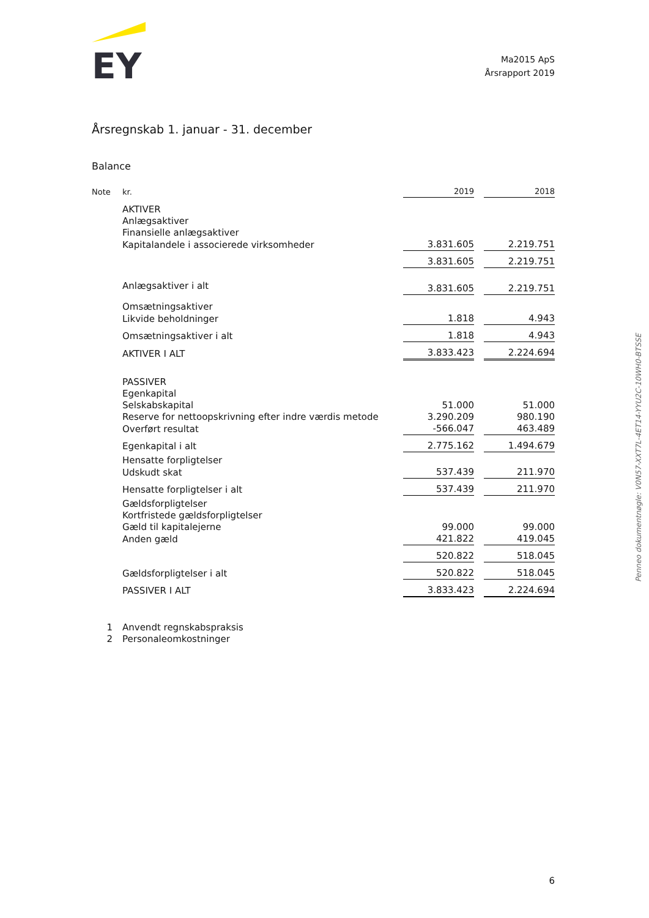EY
Ma2015 ApS
Årsrapport 2019
Årsregnskab 1. januar - 31. december
Balance
| Note | kr. | 2019 | | 2018 |
| | AKTIVER | | | |
| | Anlægsaktiver | | | |
| | Finansielle anlægsaktiver | | | |
| | Kapitalandele i associerede virksomheder | 3.831.605 | | 2.219.751 |
| | | 3.831.605 | | 2.219.751 |
| | Anlægsaktiver i alt | 3.831.605 | | 2.219.751 |
| | Omsætningsaktiver | | | |
| | Likvide beholdninger | 1.818 | | 4.943 |
| | Omsætningsaktiver i alt | 1.818 | | 4.943 |
| | AKTIVER I ALT | 3.833.423 | | 2.224.694 |
| | PASSIVER | | | |
| | Egenkapital | | | |
| | Selskabskapital | 51.000 | | 51.000 |
| | Reserve for nettoopskrivning efter indre værdis metode | 3.290.209 | | 980.190 |
| | Overført resultat | -566.047 | | 463.489 |
| | Egenkapital i alt | 2.775.162 | | 1.494.679 |
| | Hensatte forpligtelser | | | |
| | Udskudt skat | 537.439 | | 211.970 |
| | Hensatte forpligtelser i alt | 537.439 | | 211.970 |
| | Gældsforpligtelser | | | |
| | Kortfristede gældsforpligtelser | | | |
| | Gæld til kapitalejerne | 99.000 | | 99.000 |
| | Anden gæld | 421.822 | | 419.045 |
| | | 520.822 | | 518.045 |
| | Gældsforpligtelser i alt | 520.822 | | 518.045 |
| | PASSIVER I ALT | 3.833.423 | | 2.224.694 |
| 1 | Anvendt regnskabspraksis | | | |
| 2 | Personaleomkostninger | | | |
Penneo dokumentnøgle: V0N57-XXT7L-4ET14-YYU2C-10WH0-BTSSE
6